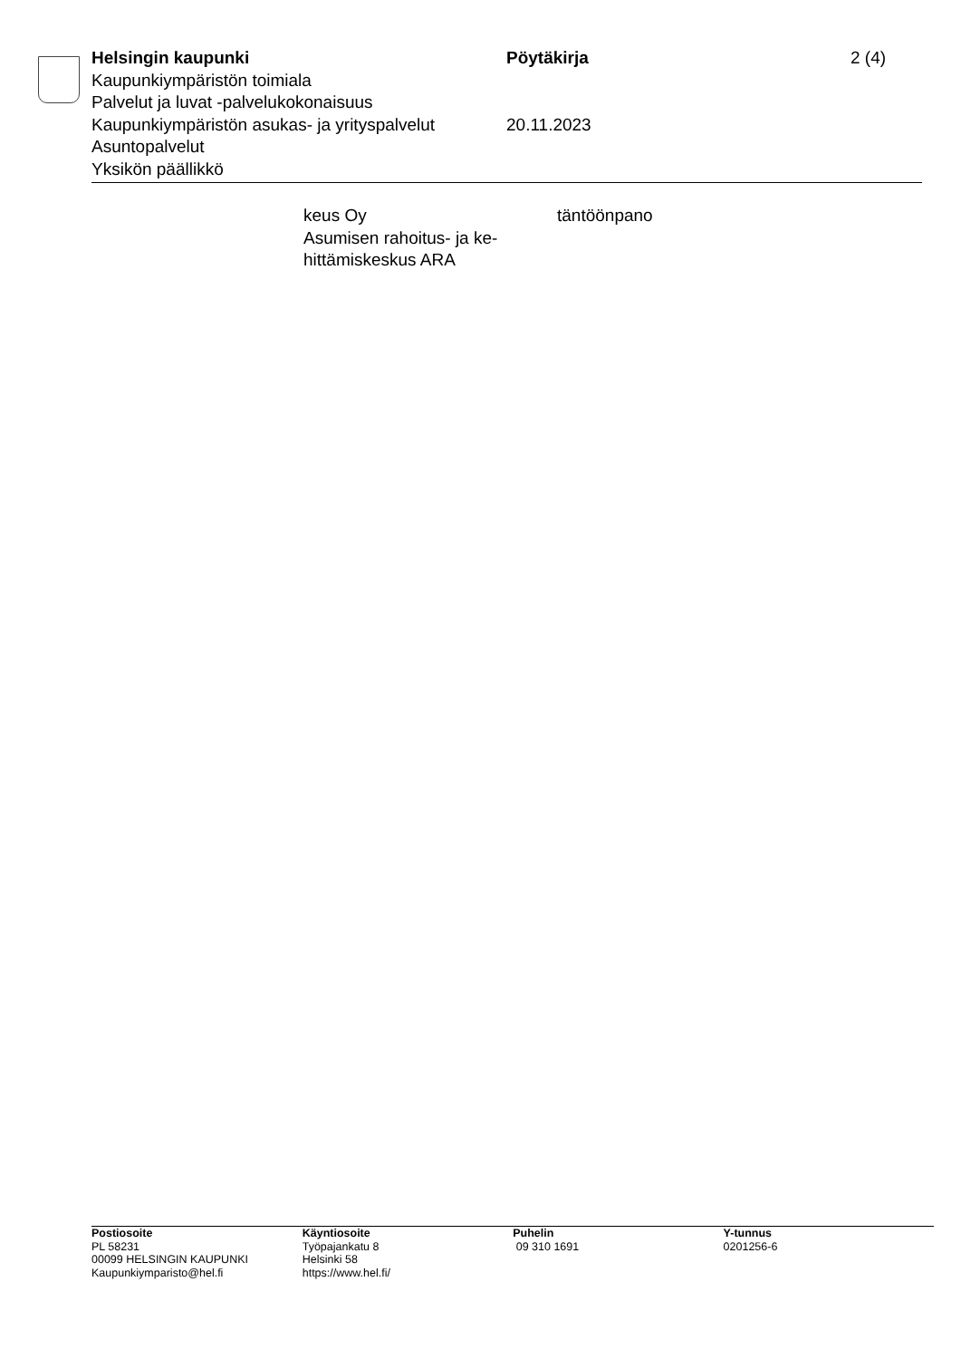| Helsingin kaupunki | Pöytäkirja | 2 (4) |
| Kaupunkiympäristön toimiala | | |
| Palvelut ja luvat -palvelukokonaisuus | | |
| Kaupunkiympäristön asukas- ja yrityspalvelut | 20.11.2023 | |
| Asuntopalvelut | | |
| Yksikön päällikkö | | |
| keus Oy Asumisen rahoitus- ja ke- hittämiskeskus ARA | täntöönpano |
| Postiosoite PL 58231 00099 HELSINGIN KAUPUNKI Kaupunkiymparisto@hel.fi | Käyntiosoite Työpajankatu 8 Helsinki 58 https://www.hel.fi/ | Puhelin 09 310 1691 | Y-tunnus 0201256-6 |